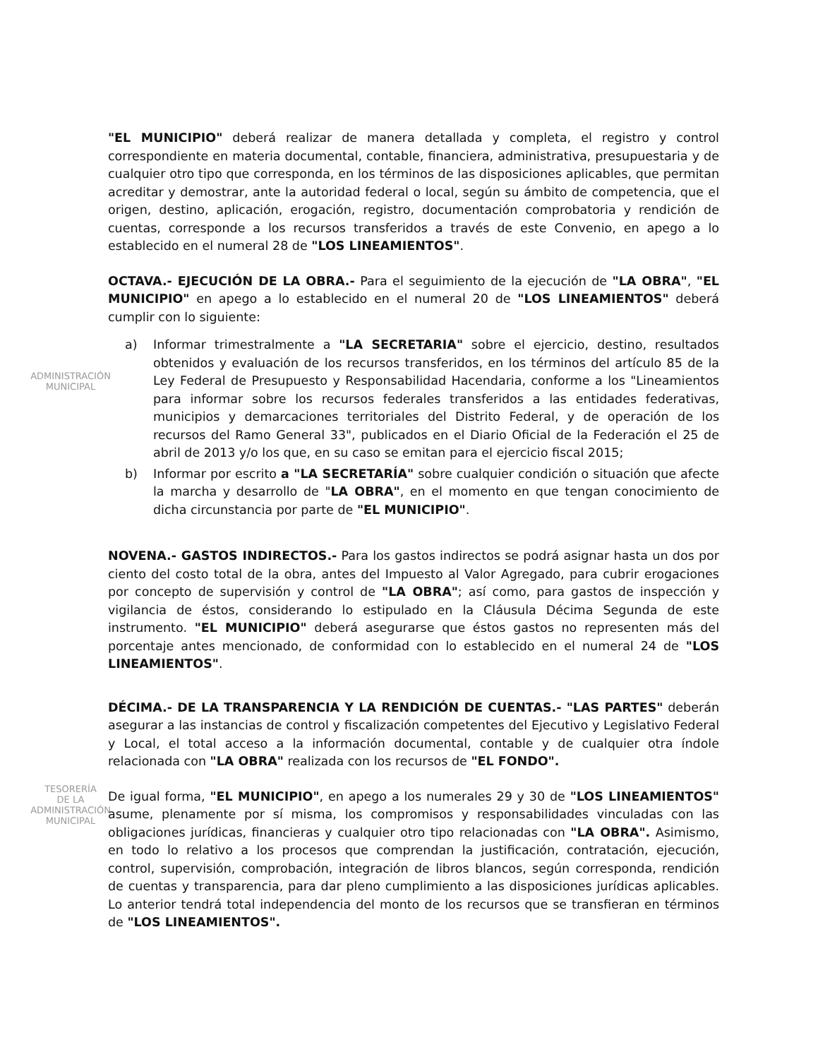ADMINISTRACIÓN
MUNICIPAL
TESORERÍA
DE LA
ADMINISTRACIÓN
MUNICIPAL
"EL MUNICIPIO" deberá realizar de manera detallada y completa, el registro y control correspondiente en materia documental, contable, financiera, administrativa, presupuestaria y de cualquier otro tipo que corresponda, en los términos de las disposiciones aplicables, que permitan acreditar y demostrar, ante la autoridad federal o local, según su ámbito de competencia, que el origen, destino, aplicación, erogación, registro, documentación comprobatoria y rendición de cuentas, corresponde a los recursos transferidos a través de este Convenio, en apego a lo establecido en el numeral 28 de "LOS LINEAMIENTOS".
OCTAVA.- EJECUCIÓN DE LA OBRA.- Para el seguimiento de la ejecución de "LA OBRA", "EL MUNICIPIO" en apego a lo establecido en el numeral 20 de "LOS LINEAMIENTOS" deberá cumplir con lo siguiente:
a) Informar trimestralmente a "LA SECRETARIA" sobre el ejercicio, destino, resultados obtenidos y evaluación de los recursos transferidos, en los términos del artículo 85 de la Ley Federal de Presupuesto y Responsabilidad Hacendaria, conforme a los "Lineamientos para informar sobre los recursos federales transferidos a las entidades federativas, municipios y demarcaciones territoriales del Distrito Federal, y de operación de los recursos del Ramo General 33", publicados en el Diario Oficial de la Federación el 25 de abril de 2013 y/o los que, en su caso se emitan para el ejercicio fiscal 2015;
b) Informar por escrito a "LA SECRETARÍA" sobre cualquier condición o situación que afecte la marcha y desarrollo de "LA OBRA", en el momento en que tengan conocimiento de dicha circunstancia por parte de "EL MUNICIPIO".
NOVENA.- GASTOS INDIRECTOS.- Para los gastos indirectos se podrá asignar hasta un dos por ciento del costo total de la obra, antes del Impuesto al Valor Agregado, para cubrir erogaciones por concepto de supervisión y control de "LA OBRA"; así como, para gastos de inspección y vigilancia de éstos, considerando lo estipulado en la Cláusula Décima Segunda de este instrumento. "EL MUNICIPIO" deberá asegurarse que éstos gastos no representen más del porcentaje antes mencionado, de conformidad con lo establecido en el numeral 24 de "LOS LINEAMIENTOS".
DÉCIMA.- DE LA TRANSPARENCIA Y LA RENDICIÓN DE CUENTAS.- "LAS PARTES" deberán asegurar a las instancias de control y fiscalización competentes del Ejecutivo y Legislativo Federal y Local, el total acceso a la información documental, contable y de cualquier otra índole relacionada con "LA OBRA" realizada con los recursos de "EL FONDO".
De igual forma, "EL MUNICIPIO", en apego a los numerales 29 y 30 de "LOS LINEAMIENTOS" asume, plenamente por sí misma, los compromisos y responsabilidades vinculadas con las obligaciones jurídicas, financieras y cualquier otro tipo relacionadas con "LA OBRA". Asimismo, en todo lo relativo a los procesos que comprendan la justificación, contratación, ejecución, control, supervisión, comprobación, integración de libros blancos, según corresponda, rendición de cuentas y transparencia, para dar pleno cumplimiento a las disposiciones jurídicas aplicables. Lo anterior tendrá total independencia del monto de los recursos que se transfieran en términos de "LOS LINEAMIENTOS".